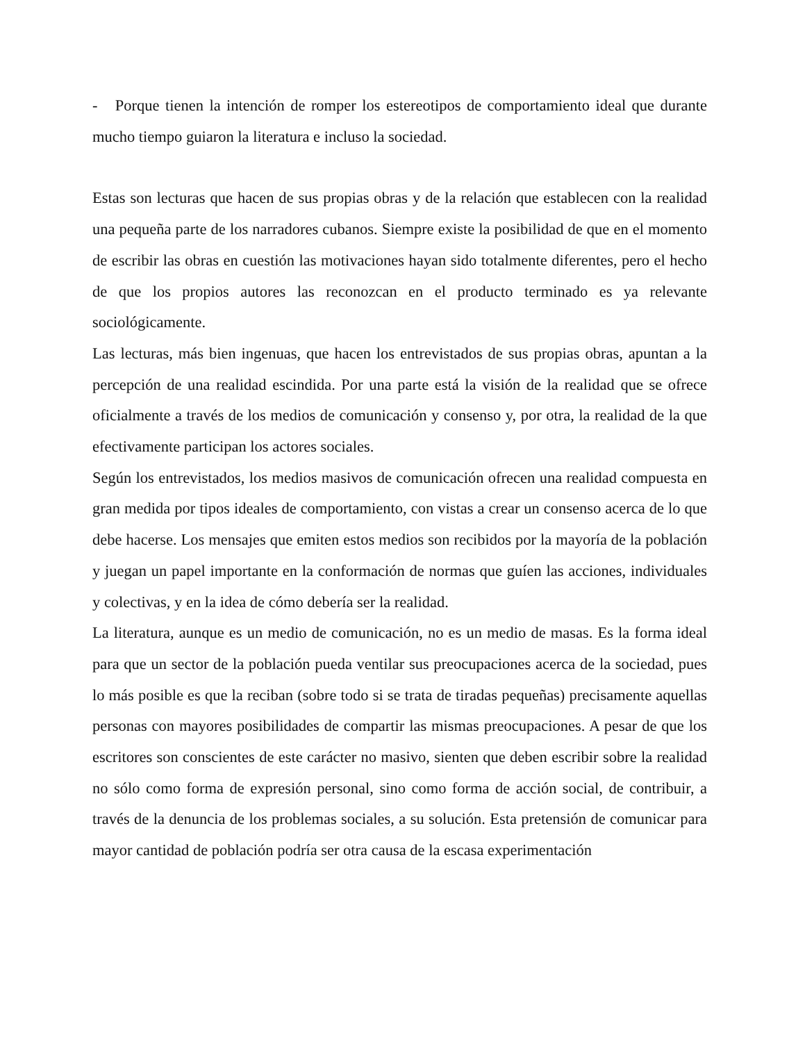- Porque tienen la intención de romper los estereotipos de comportamiento ideal que durante mucho tiempo guiaron la literatura e incluso la sociedad.
Estas son lecturas que hacen de sus propias obras y de la relación que establecen con la realidad una pequeña parte de los narradores cubanos. Siempre existe la posibilidad de que en el momento de escribir las obras en cuestión las motivaciones hayan sido totalmente diferentes, pero el hecho de que los propios autores las reconozcan en el producto terminado es ya relevante sociológicamente.
Las lecturas, más bien ingenuas, que hacen los entrevistados de sus propias obras, apuntan a la percepción de una realidad escindida. Por una parte está la visión de la realidad que se ofrece oficialmente a través de los medios de comunicación y consenso y, por otra, la realidad de la que efectivamente participan los actores sociales.
Según los entrevistados, los medios masivos de comunicación ofrecen una realidad compuesta en gran medida por tipos ideales de comportamiento, con vistas a crear un consenso acerca de lo que debe hacerse. Los mensajes que emiten estos medios son recibidos por la mayoría de la población y juegan un papel importante en la conformación de normas que guíen las acciones, individuales y colectivas, y en la idea de cómo debería ser la realidad.
La literatura, aunque es un medio de comunicación, no es un medio de masas. Es la forma ideal para que un sector de la población pueda ventilar sus preocupaciones acerca de la sociedad, pues lo más posible es que la reciban (sobre todo si se trata de tiradas pequeñas) precisamente aquellas personas con mayores posibilidades de compartir las mismas preocupaciones. A pesar de que los escritores son conscientes de este carácter no masivo, sienten que deben escribir sobre la realidad no sólo como forma de expresión personal, sino como forma de acción social, de contribuir, a través de la denuncia de los problemas sociales, a su solución. Esta pretensión de comunicar para mayor cantidad de población podría ser otra causa de la escasa experimentación